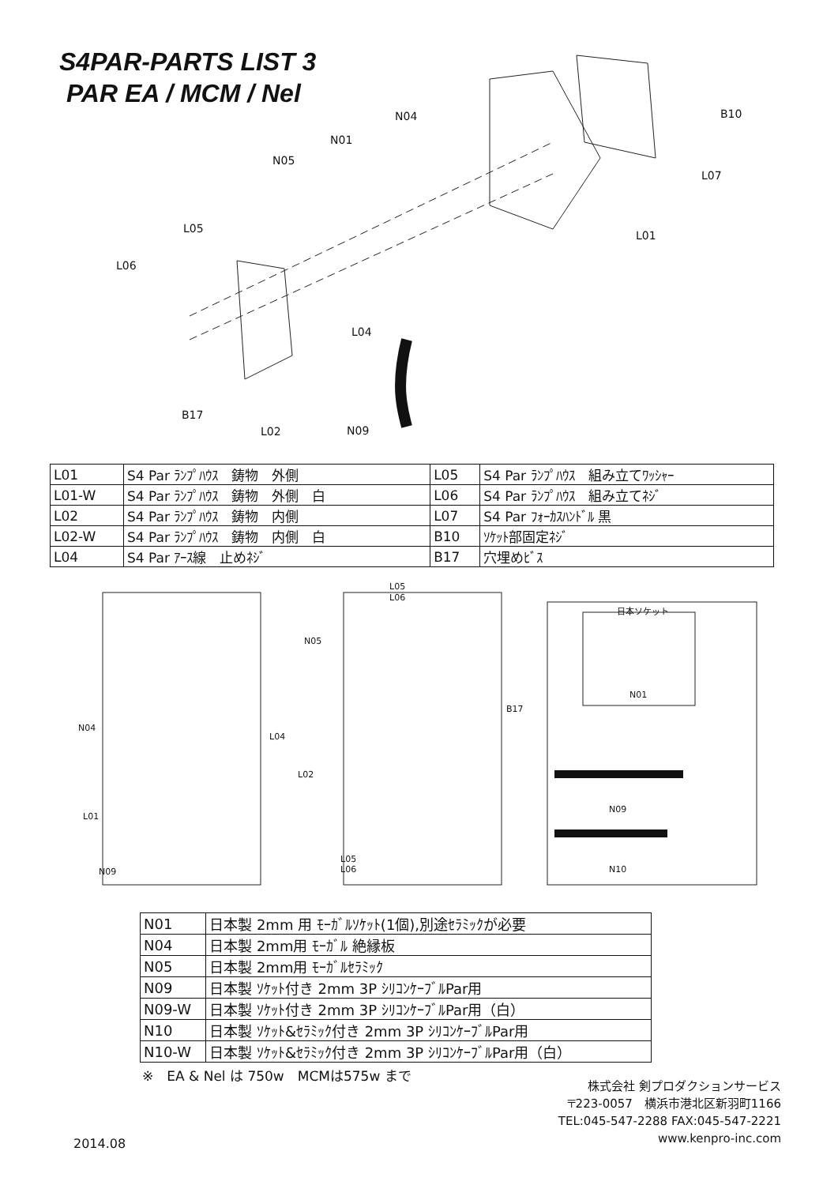S4PAR-PARTS LIST 3
PAR EA / MCM / Nel
N04
N01
N05
L05
L06
L04
B17
L02
N09
B10
L07
L01
| L01 | S4 Par ﾗﾝﾌﾟﾊｳｽ 鋳物 外側 | L05 | S4 Par ﾗﾝﾌﾟﾊｳｽ 組み立てﾜｯｼｬｰ |
| L01-W | S4 Par ﾗﾝﾌﾟﾊｳｽ 鋳物 外側 白 | L06 | S4 Par ﾗﾝﾌﾟﾊｳｽ 組み立てﾈｼﾞ |
| L02 | S4 Par ﾗﾝﾌﾟﾊｳｽ 鋳物 内側 | L07 | S4 Par ﾌｫｰｶｽﾊﾝﾄﾞﾙ 黒 |
| L02-W | S4 Par ﾗﾝﾌﾟﾊｳｽ 鋳物 内側 白 | B10 | ｿｹｯﾄ部固定ﾈｼﾞ |
| L04 | S4 Par ｱｰｽ線 止めﾈｼﾞ | B17 | 穴埋めﾋﾞｽ |
N05
N04
L04
L01
N09
L05
L06
B17
L02
L05
L06
日本ソケット
N01
N09
N10
| N01 | 日本製 2mm 用 ﾓｰｶﾞﾙｿｹｯﾄ(1個),別途ｾﾗﾐｯｸが必要 |
| N04 | 日本製 2mm用 ﾓｰｶﾞﾙ 絶縁板 |
| N05 | 日本製 2mm用 ﾓｰｶﾞﾙｾﾗﾐｯｸ |
| N09 | 日本製 ｿｹｯﾄ付き 2mm 3P ｼﾘｺﾝｹｰﾌﾞﾙPar用 |
| N09-W | 日本製 ｿｹｯﾄ付き 2mm 3P ｼﾘｺﾝｹｰﾌﾞﾙPar用（白） |
| N10 | 日本製 ｿｹｯﾄ&ｾﾗﾐｯｸ付き 2mm 3P ｼﾘｺﾝｹｰﾌﾞﾙPar用 |
| N10-W | 日本製 ｿｹｯﾄ&ｾﾗﾐｯｸ付き 2mm 3P ｼﾘｺﾝｹｰﾌﾞﾙPar用（白） |
※　EA & Nel は 750w　MCMは575w まで
株式会社 剣プロダクションサービス
〒223-0057　横浜市港北区新羽町1166
TEL:045-547-2288 FAX:045-547-2221
www.kenpro-inc.com
2014.08